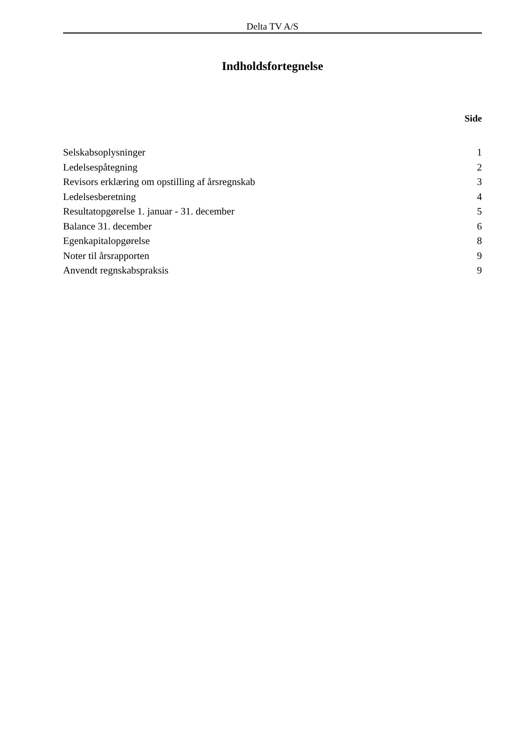Delta TV A/S
Indholdsfortegnelse
Side
| Selskabsoplysninger | 1 |
| Ledelsespåtegning | 2 |
| Revisors erklæring om opstilling af årsregnskab | 3 |
| Ledelsesberetning | 4 |
| Resultatopgørelse 1. januar - 31. december | 5 |
| Balance 31. december | 6 |
| Egenkapitalopgørelse | 8 |
| Noter til årsrapporten | 9 |
| Anvendt regnskabspraksis | 9 |